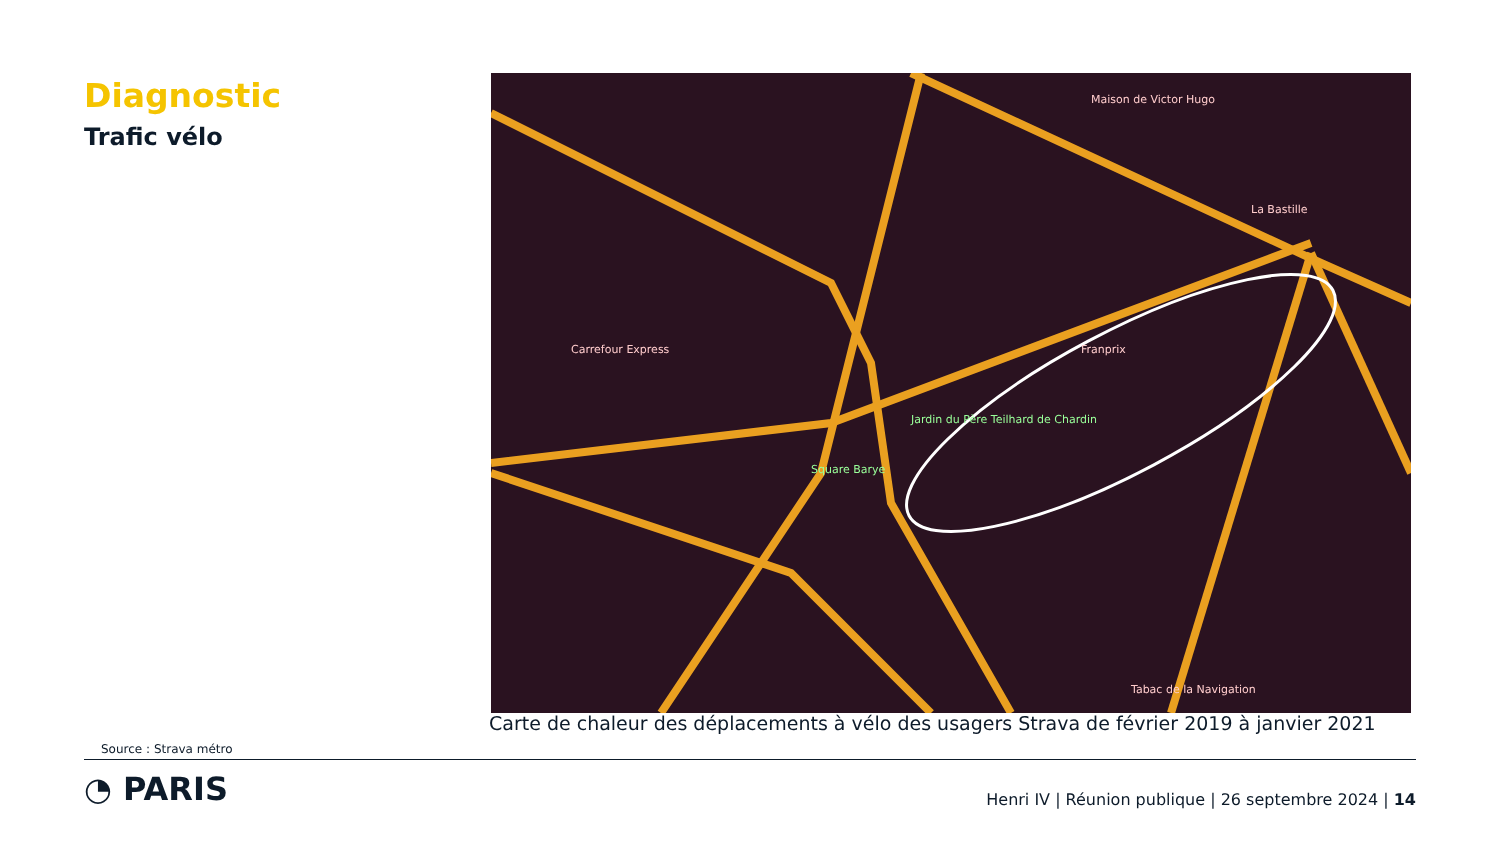Diagnostic
Trafic vélo
Square Barye
Jardin du Père Teilhard de Chardin
Carrefour Express
Franprix
Maison de Victor Hugo
La Bastille
Tabac de la Navigation
Carte de chaleur des déplacements à vélo des usagers Strava de février 2019 à janvier 2021
Source : Strava métro
◔ PARIS
Henri IV | Réunion publique | 26 septembre 2024 | 14